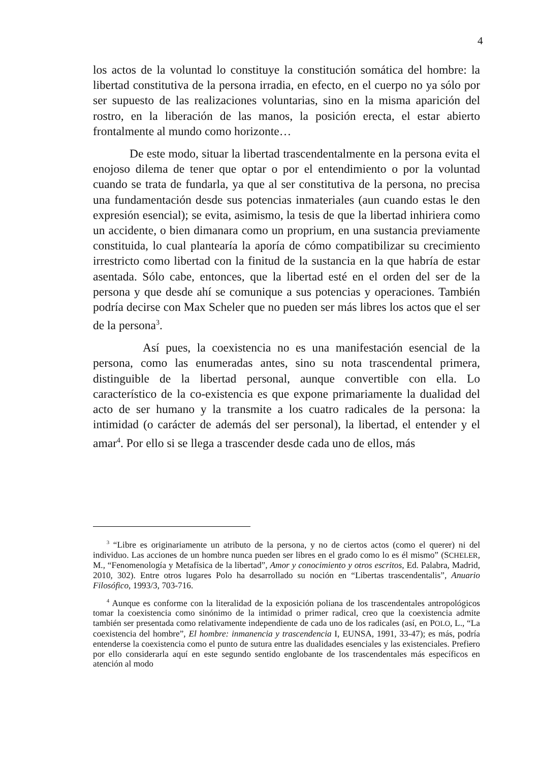4
los actos de la voluntad lo constituye la constitución somática del hombre: la libertad constitutiva de la persona irradia, en efecto, en el cuerpo no ya sólo por ser supuesto de las realizaciones voluntarias, sino en la misma aparición del rostro, en la liberación de las manos, la posición erecta, el estar abierto frontalmente al mundo como horizonte…
De este modo, situar la libertad trascendentalmente en la persona evita el enojoso dilema de tener que optar o por el entendimiento o por la voluntad cuando se trata de fundarla, ya que al ser constitutiva de la persona, no precisa una fundamentación desde sus potencias inmateriales (aun cuando estas le den expresión esencial); se evita, asimismo, la tesis de que la libertad inhiriera como un accidente, o bien dimanara como un proprium, en una sustancia previamente constituida, lo cual plantearía la aporía de cómo compatibilizar su crecimiento irrestricto como libertad con la finitud de la sustancia en la que habría de estar asentada. Sólo cabe, entonces, que la libertad esté en el orden del ser de la persona y que desde ahí se comunique a sus potencias y operaciones. También podría decirse con Max Scheler que no pueden ser más libres los actos que el ser de la persona<sup>3</sup>.
Así pues, la coexistencia no es una manifestación esencial de la persona, como las enumeradas antes, sino su nota trascendental primera, distinguible de la libertad personal, aunque convertible con ella. Lo característico de la co-existencia es que expone primariamente la dualidad del acto de ser humano y la transmite a los cuatro radicales de la persona: la intimidad (o carácter de además del ser personal), la libertad, el entender y el amar<sup>4</sup>. Por ello si se llega a trascender desde cada uno de ellos, más
<sup>3</sup> “Libre es originariamente un atributo de la persona, y no de ciertos actos (como el querer) ni del individuo. Las acciones de un hombre nunca pueden ser libres en el grado como lo es él mismo” (SCHELER, M., “Fenomenología y Metafísica de la libertad”, Amor y conocimiento y otros escritos, Ed. Palabra, Madrid, 2010, 302). Entre otros lugares Polo ha desarrollado su noción en “Libertas trascendentalis”, Anuario Filosófico, 1993/3, 703-716.
<sup>4</sup> Aunque es conforme con la literalidad de la exposición poliana de los trascendentales antropológicos tomar la coexistencia como sinónimo de la intimidad o primer radical, creo que la coexistencia admite también ser presentada como relativamente independiente de cada uno de los radicales (así, en POLO, L., “La coexistencia del hombre”, El hombre: inmanencia y trascendencia I, EUNSA, 1991, 33-47); es más, podría entenderse la coexistencia como el punto de sutura entre las dualidades esenciales y las existenciales. Prefiero por ello considerarla aquí en este segundo sentido englobante de los trascendentales más específicos en atención al modo